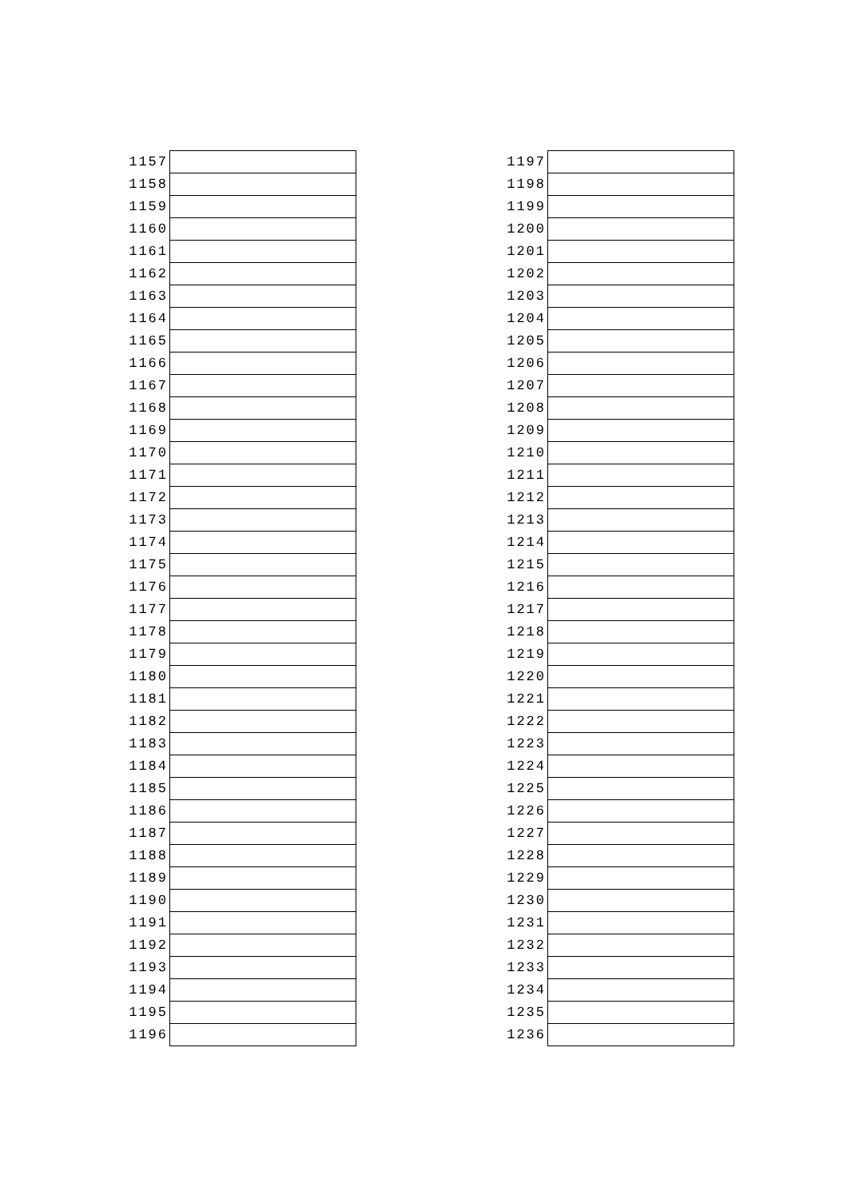| 1157 | |
| 1158 | |
| 1159 | |
| 1160 | |
| 1161 | |
| 1162 | |
| 1163 | |
| 1164 | |
| 1165 | |
| 1166 | |
| 1167 | |
| 1168 | |
| 1169 | |
| 1170 | |
| 1171 | |
| 1172 | |
| 1173 | |
| 1174 | |
| 1175 | |
| 1176 | |
| 1177 | |
| 1178 | |
| 1179 | |
| 1180 | |
| 1181 | |
| 1182 | |
| 1183 | |
| 1184 | |
| 1185 | |
| 1186 | |
| 1187 | |
| 1188 | |
| 1189 | |
| 1190 | |
| 1191 | |
| 1192 | |
| 1193 | |
| 1194 | |
| 1195 | |
| 1196 | |
| 1197 | |
| 1198 | |
| 1199 | |
| 1200 | |
| 1201 | |
| 1202 | |
| 1203 | |
| 1204 | |
| 1205 | |
| 1206 | |
| 1207 | |
| 1208 | |
| 1209 | |
| 1210 | |
| 1211 | |
| 1212 | |
| 1213 | |
| 1214 | |
| 1215 | |
| 1216 | |
| 1217 | |
| 1218 | |
| 1219 | |
| 1220 | |
| 1221 | |
| 1222 | |
| 1223 | |
| 1224 | |
| 1225 | |
| 1226 | |
| 1227 | |
| 1228 | |
| 1229 | |
| 1230 | |
| 1231 | |
| 1232 | |
| 1233 | |
| 1234 | |
| 1235 | |
| 1236 | |